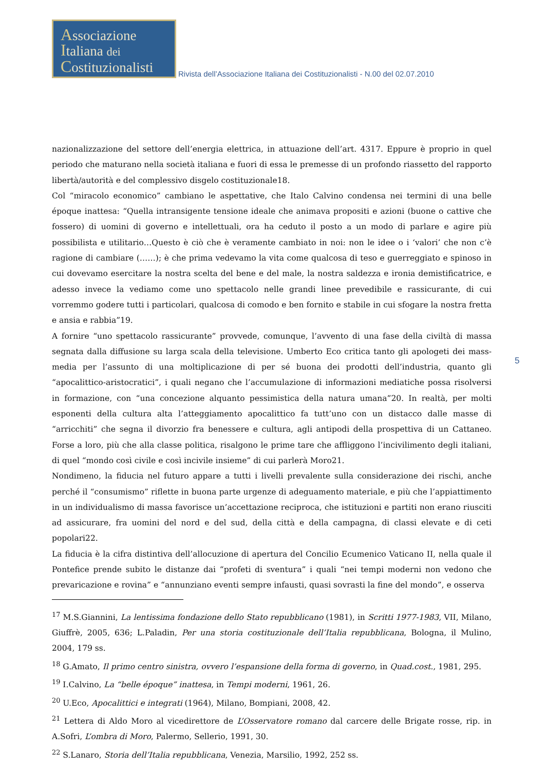Associazione
Italiana dei
Costituzionalisti
Rivista dell’Associazione Italiana dei Costituzionalisti - N.00 del 02.07.2010
nazionalizzazione del settore dell’energia elettrica, in attuazione dell’art. 4317. Eppure è proprio in quel periodo che maturano nella società italiana e fuori di essa le premesse di un profondo riassetto del rapporto libertà/autorità e del complessivo disgelo costituzionale18.
Col “miracolo economico” cambiano le aspettative, che Italo Calvino condensa nei termini di una belle époque inattesa: “Quella intransigente tensione ideale che animava propositi e azioni (buone o cattive che fossero) di uomini di governo e intellettuali, ora ha ceduto il posto a un modo di parlare e agire più possibilista e utilitario…Questo è ciò che è veramente cambiato in noi: non le idee o i ‘valori’ che non c’è ragione di cambiare (……); è che prima vedevamo la vita come qualcosa di teso e guerreggiato e spinoso in cui dovevamo esercitare la nostra scelta del bene e del male, la nostra saldezza e ironia demistificatrice, e adesso invece la vediamo come uno spettacolo nelle grandi linee prevedibile e rassicurante, di cui vorremmo godere tutti i particolari, qualcosa di comodo e ben fornito e stabile in cui sfogare la nostra fretta e ansia e rabbia”19.
A fornire “uno spettacolo rassicurante” provvede, comunque, l’avvento di una fase della civiltà di massa segnata dalla diffusione su larga scala della televisione. Umberto Eco critica tanto gli apologeti dei mass-media per l’assunto di una moltiplicazione di per sé buona dei prodotti dell’industria, quanto gli “apocalittico-aristocratici”, i quali negano che l’accumulazione di informazioni mediatiche possa risolversi in formazione, con “una concezione alquanto pessimistica della natura umana”20. In realtà, per molti esponenti della cultura alta l’atteggiamento apocalittico fa tutt’uno con un distacco dalle masse di “arricchiti” che segna il divorzio fra benessere e cultura, agli antipodi della prospettiva di un Cattaneo. Forse a loro, più che alla classe politica, risalgono le prime tare che affliggono l’incivilimento degli italiani, di quel “mondo così civile e così incivile insieme” di cui parlerà Moro21.
Nondimeno, la fiducia nel futuro appare a tutti i livelli prevalente sulla considerazione dei rischi, anche perché il “consumismo” riflette in buona parte urgenze di adeguamento materiale, e più che l’appiattimento in un individualismo di massa favorisce un’accettazione reciproca, che istituzioni e partiti non erano riusciti ad assicurare, fra uomini del nord e del sud, della città e della campagna, di classi elevate e di ceti popolari22.
La fiducia è la cifra distintiva dell’allocuzione di apertura del Concilio Ecumenico Vaticano II, nella quale il Pontefice prende subito le distanze dai “profeti di sventura” i quali “nei tempi moderni non vedono che prevaricazione e rovina” e “annunziano eventi sempre infausti, quasi sovrasti la fine del mondo”, e osserva
<sup>17</sup> M.S.Giannini, La lentissima fondazione dello Stato repubblicano (1981), in Scritti 1977-1983, VII, Milano, Giuffrè, 2005, 636; L.Paladin, Per una storia costituzionale dell’Italia repubblicana, Bologna, il Mulino, 2004, 179 ss.
<sup>18</sup> G.Amato, Il primo centro sinistra, ovvero l’espansione della forma di governo, in Quad.cost., 1981, 295.
<sup>19</sup> I.Calvino, La “belle époque” inattesa, in Tempi moderni, 1961, 26.
<sup>20</sup> U.Eco, Apocalittici e integrati (1964), Milano, Bompiani, 2008, 42.
<sup>21</sup> Lettera di Aldo Moro al vicedirettore de L’Osservatore romano dal carcere delle Brigate rosse, rip. in A.Sofri, L’ombra di Moro, Palermo, Sellerio, 1991, 30.
<sup>22</sup> S.Lanaro, Storia dell’Italia repubblicana, Venezia, Marsilio, 1992, 252 ss.
5